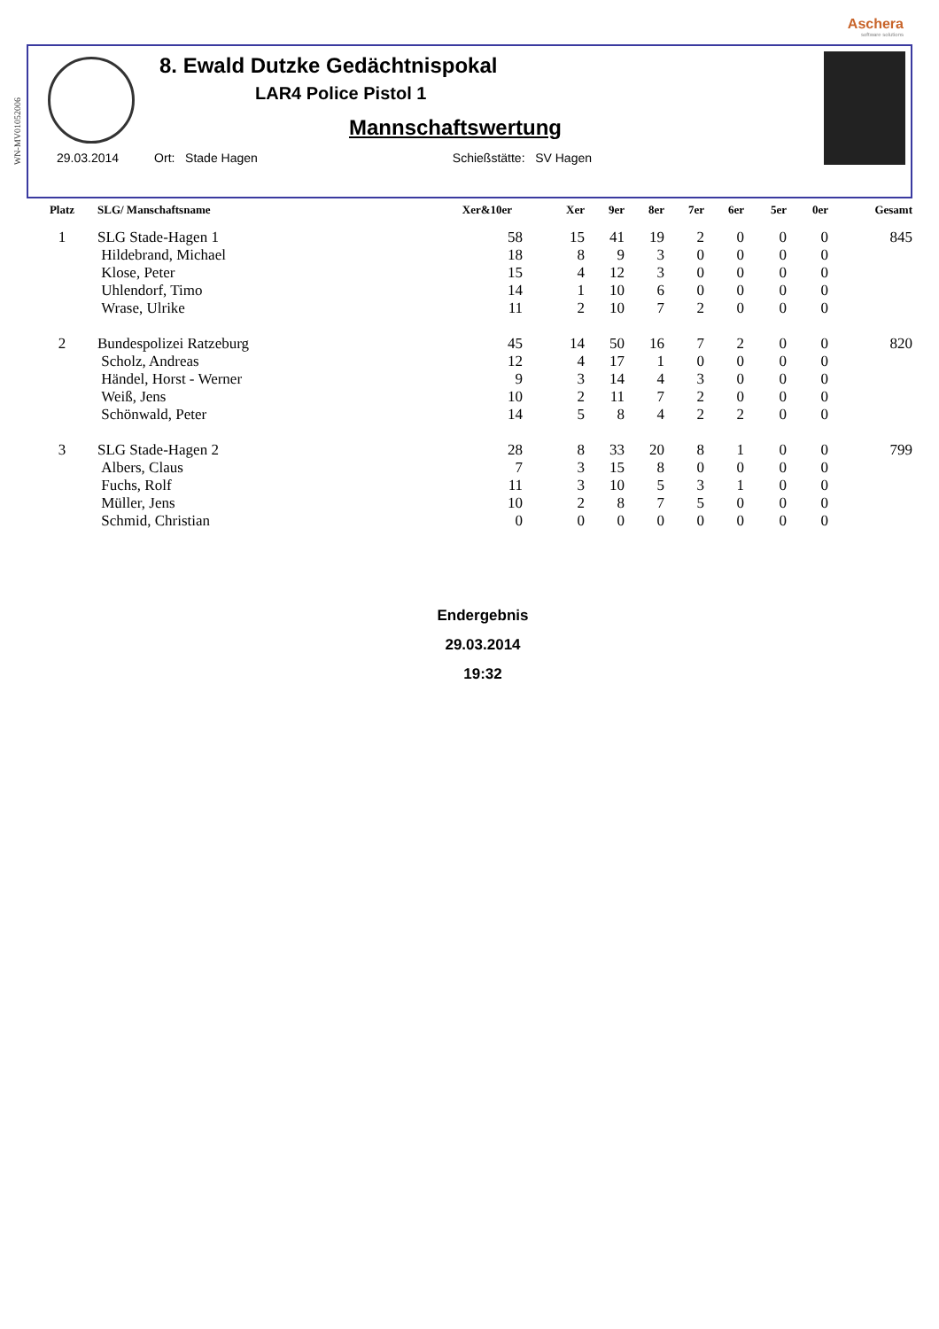WN-MV01052006
Aschera
software solutions
8. Ewald Dutzke Gedächtnispokal
LAR4 Police Pistol 1
Mannschaftswertung
29.03.2014 Ort: Stade Hagen Schießstätte: SV Hagen
| Platz | SLG/ Manschaftsname | Xer&10er | Xer | 9er | 8er | 7er | 6er | 5er | 0er | Gesamt |
| --- | --- | --- | --- | --- | --- | --- | --- | --- | --- | --- |
| 1 | SLG Stade-Hagen 1 | 58 | 15 | 41 | 19 | 2 | 0 | 0 | 0 | 845 |
| | Hildebrand, Michael | 18 | 8 | 9 | 3 | 0 | 0 | 0 | 0 | |
| | Klose, Peter | 15 | 4 | 12 | 3 | 0 | 0 | 0 | 0 | |
| | Uhlendorf, Timo | 14 | 1 | 10 | 6 | 0 | 0 | 0 | 0 | |
| | Wrase, Ulrike | 11 | 2 | 10 | 7 | 2 | 0 | 0 | 0 | |
| 2 | Bundespolizei Ratzeburg | 45 | 14 | 50 | 16 | 7 | 2 | 0 | 0 | 820 |
| | Scholz, Andreas | 12 | 4 | 17 | 1 | 0 | 0 | 0 | 0 | |
| | Händel, Horst - Werner | 9 | 3 | 14 | 4 | 3 | 0 | 0 | 0 | |
| | Weiß, Jens | 10 | 2 | 11 | 7 | 2 | 0 | 0 | 0 | |
| | Schönwald, Peter | 14 | 5 | 8 | 4 | 2 | 2 | 0 | 0 | |
| 3 | SLG Stade-Hagen 2 | 28 | 8 | 33 | 20 | 8 | 1 | 0 | 0 | 799 |
| | Albers, Claus | 7 | 3 | 15 | 8 | 0 | 0 | 0 | 0 | |
| | Fuchs, Rolf | 11 | 3 | 10 | 5 | 3 | 1 | 0 | 0 | |
| | Müller, Jens | 10 | 2 | 8 | 7 | 5 | 0 | 0 | 0 | |
| | Schmid, Christian | 0 | 0 | 0 | 0 | 0 | 0 | 0 | 0 | |
Endergebnis
29.03.2014
19:32